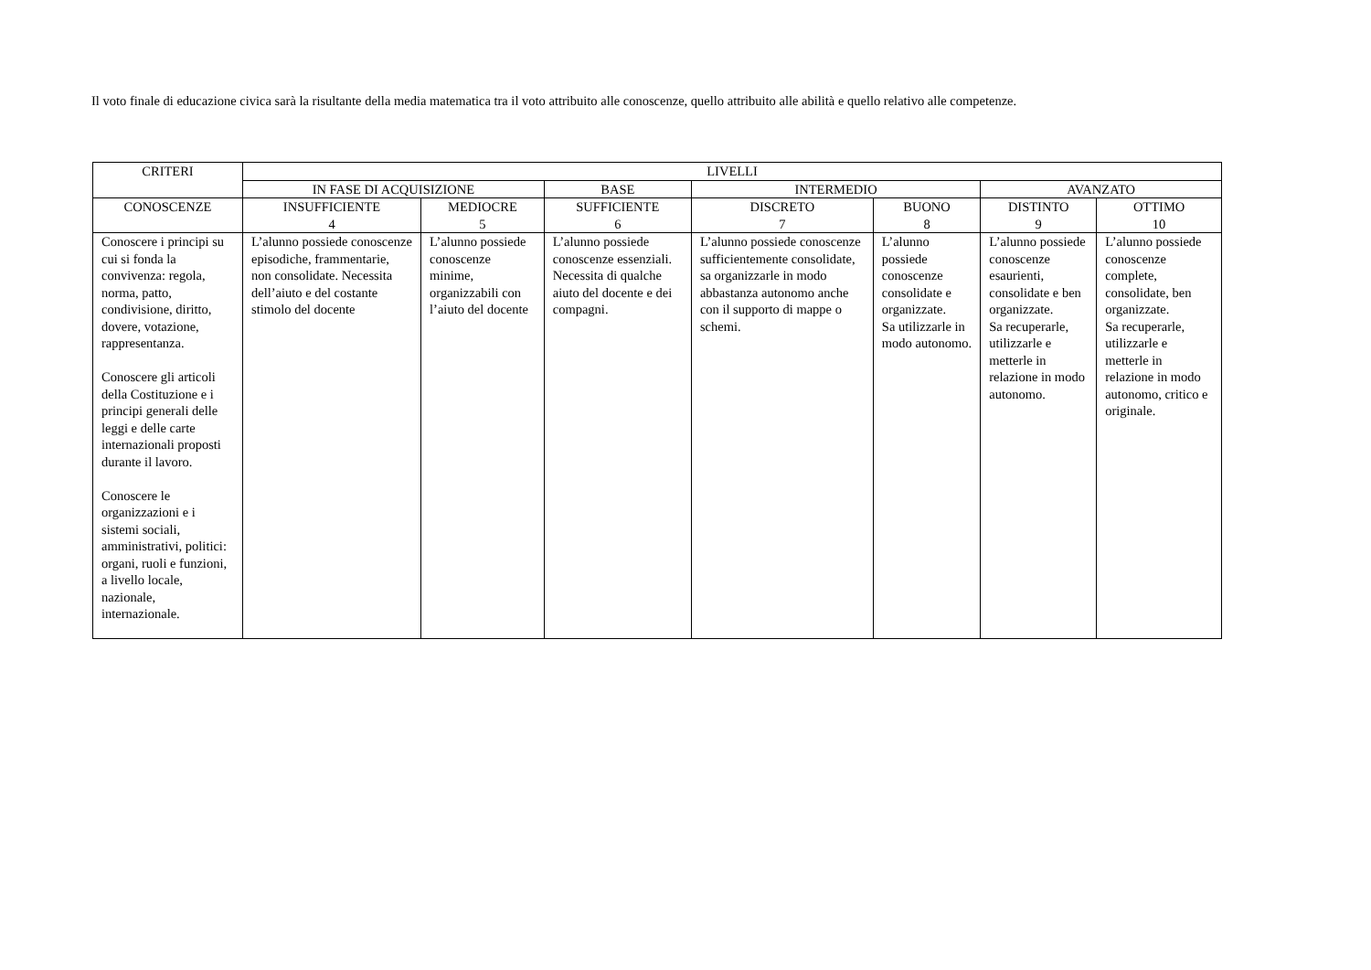Il voto finale di educazione civica sarà la risultante della media matematica tra il voto attribuito alle conoscenze, quello attribuito alle abilità e quello relativo alle competenze.
| CRITERI | LIVELLI | | | | | | |
| --- | --- | --- | --- | --- | --- | --- | --- |
| | IN FASE DI ACQUISIZIONE | | BASE | INTERMEDIO | | AVANZATO | |
| CONOSCENZE | INSUFFICIENTE 4 | MEDIOCRE 5 | SUFFICIENTE 6 | DISCRETO 7 | BUONO 8 | DISTINTO 9 | OTTIMO 10 |
| Conoscere i principi su cui si fonda la convivenza: regola, norma, patto, condivisione, diritto, dovere, votazione, rappresentanza. Conoscere gli articoli della Costituzione e i principi generali delle leggi e delle carte internazionali proposti durante il lavoro. Conoscere le organizzazioni e i sistemi sociali, amministrativi, politici: organi, ruoli e funzioni, a livello locale, nazionale, internazionale. | L’alunno possiede conoscenze episodiche, frammentarie, non consolidate. Necessita dell’aiuto e del costante stimolo del docente | L’alunno possiede conoscenze minime, organizzabili con l’aiuto del docente | L’alunno possiede conoscenze essenziali. Necessita di qualche aiuto del docente e dei compagni. | L’alunno possiede conoscenze sufficientemente consolidate, sa organizzarle in modo abbastanza autonomo anche con il supporto di mappe o schemi. | L’alunno possiede conoscenze consolidate e organizzate. Sa utilizzarle in modo autonomo. | L’alunno possiede conoscenze esaurienti, consolidate e ben organizzate. Sa recuperarle, utilizzarle e metterle in relazione in modo autonomo. | L’alunno possiede conoscenze complete, consolidate, ben organizzate. Sa recuperarle, utilizzarle e metterle in relazione in modo autonomo, critico e originale. |